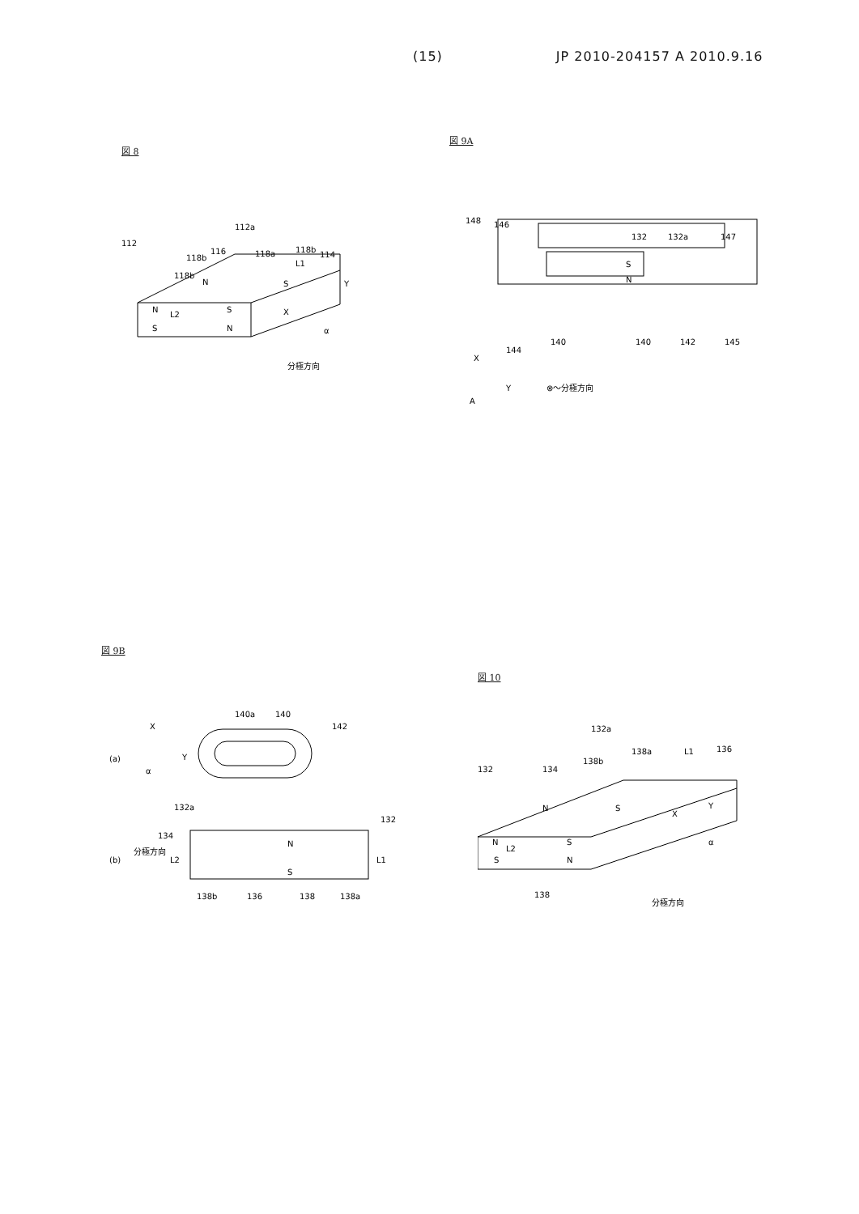(15) JP 2010-204157 A 2010.9.16
図 8
112a
112
116
118b
118a
118b
114
L1
118b
N
S
N
L2
S
X
Y
S
N
α
分極方向
図 9A
148
146
132
132a
147
S
N
140
140
142
145
144
X
Y
A
⊗～分極方向
図 9B
140a
140
142
X
(a)
Y
α
132a
132
134
N
(b)
分極方向
L2
L1
S
138b
136
138
138a
図 10
132a
138a
L1
136
132
134
138b
N
S
Y
X
N
L2
S
S
N
α
138
分極方向